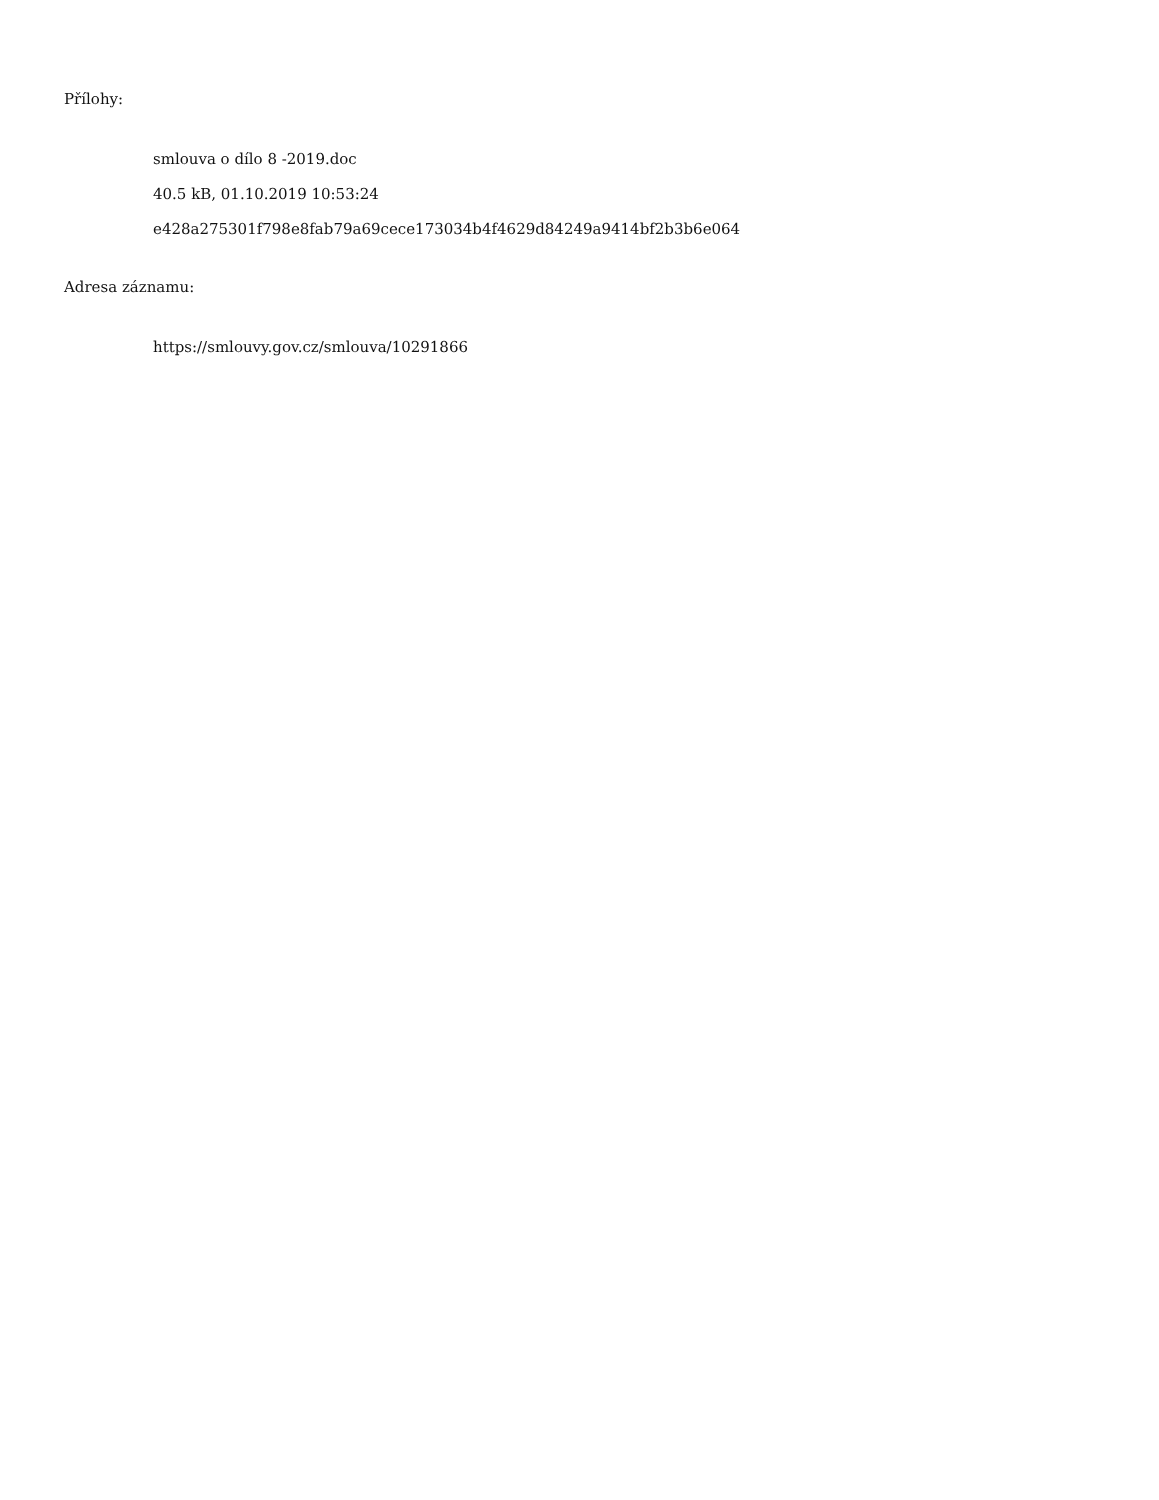Přílohy:
smlouva o dílo 8 -2019.doc
40.5 kB, 01.10.2019 10:53:24
e428a275301f798e8fab79a69cece173034b4f4629d84249a9414bf2b3b6e064
Adresa záznamu:
https://smlouvy.gov.cz/smlouva/10291866